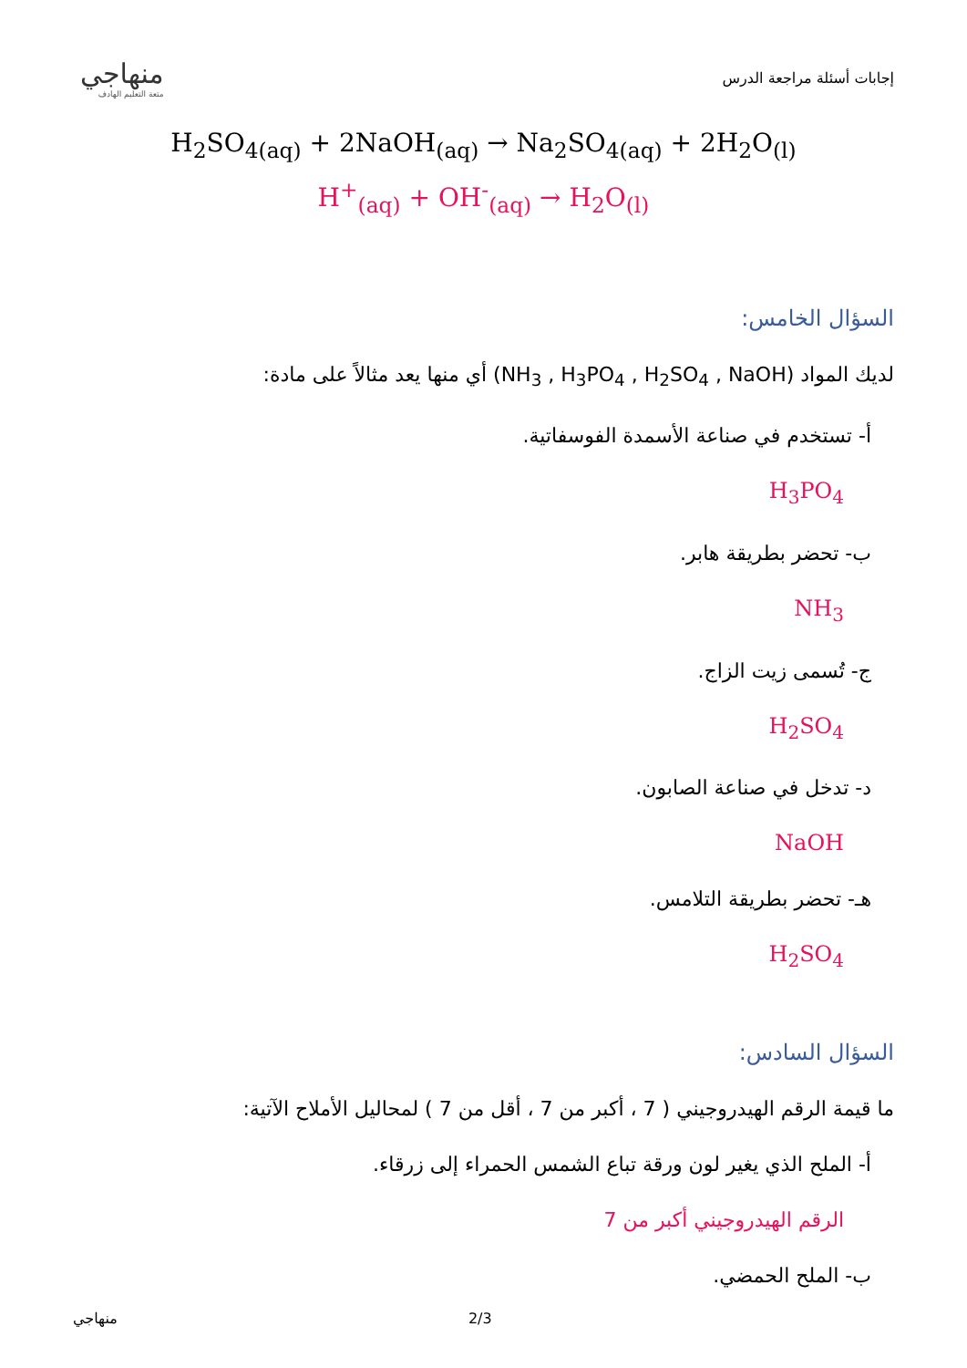منهاجي
متعة التعليم الهادف
إجابات أسئلة مراجعة الدرس
H<sub>2</sub>SO<sub>4(aq)</sub> + 2NaOH<sub>(aq)</sub> → Na<sub>2</sub>SO<sub>4(aq)</sub> + 2H<sub>2</sub>O<sub>(l)</sub>
H<sup>+</sup><sub>(aq)</sub> + OH<sup>-</sup><sub>(aq)</sub> → H<sub>2</sub>O<sub>(l)</sub>
السؤال الخامس:
لديك المواد (NH<sub>3</sub> , H<sub>3</sub>PO<sub>4</sub> , H<sub>2</sub>SO<sub>4</sub> , NaOH) أي منها يعد مثالاً على مادة:
أ- تستخدم في صناعة الأسمدة الفوسفاتية.
H<sub>3</sub>PO<sub>4</sub>
ب- تحضر بطريقة هابر.
NH<sub>3</sub>
ج- تُسمى زيت الزاج.
H<sub>2</sub>SO<sub>4</sub>
د- تدخل في صناعة الصابون.
NaOH
هـ- تحضر بطريقة التلامس.
H<sub>2</sub>SO<sub>4</sub>
السؤال السادس:
ما قيمة الرقم الهيدروجيني ( 7 ، أكبر من 7 ، أقل من 7 ) لمحاليل الأملاح الآتية:
أ- الملح الذي يغير لون ورقة تباع الشمس الحمراء إلى زرقاء.
الرقم الهيدروجيني أكبر من 7
ب- الملح الحمضي.
منهاجي 2/3